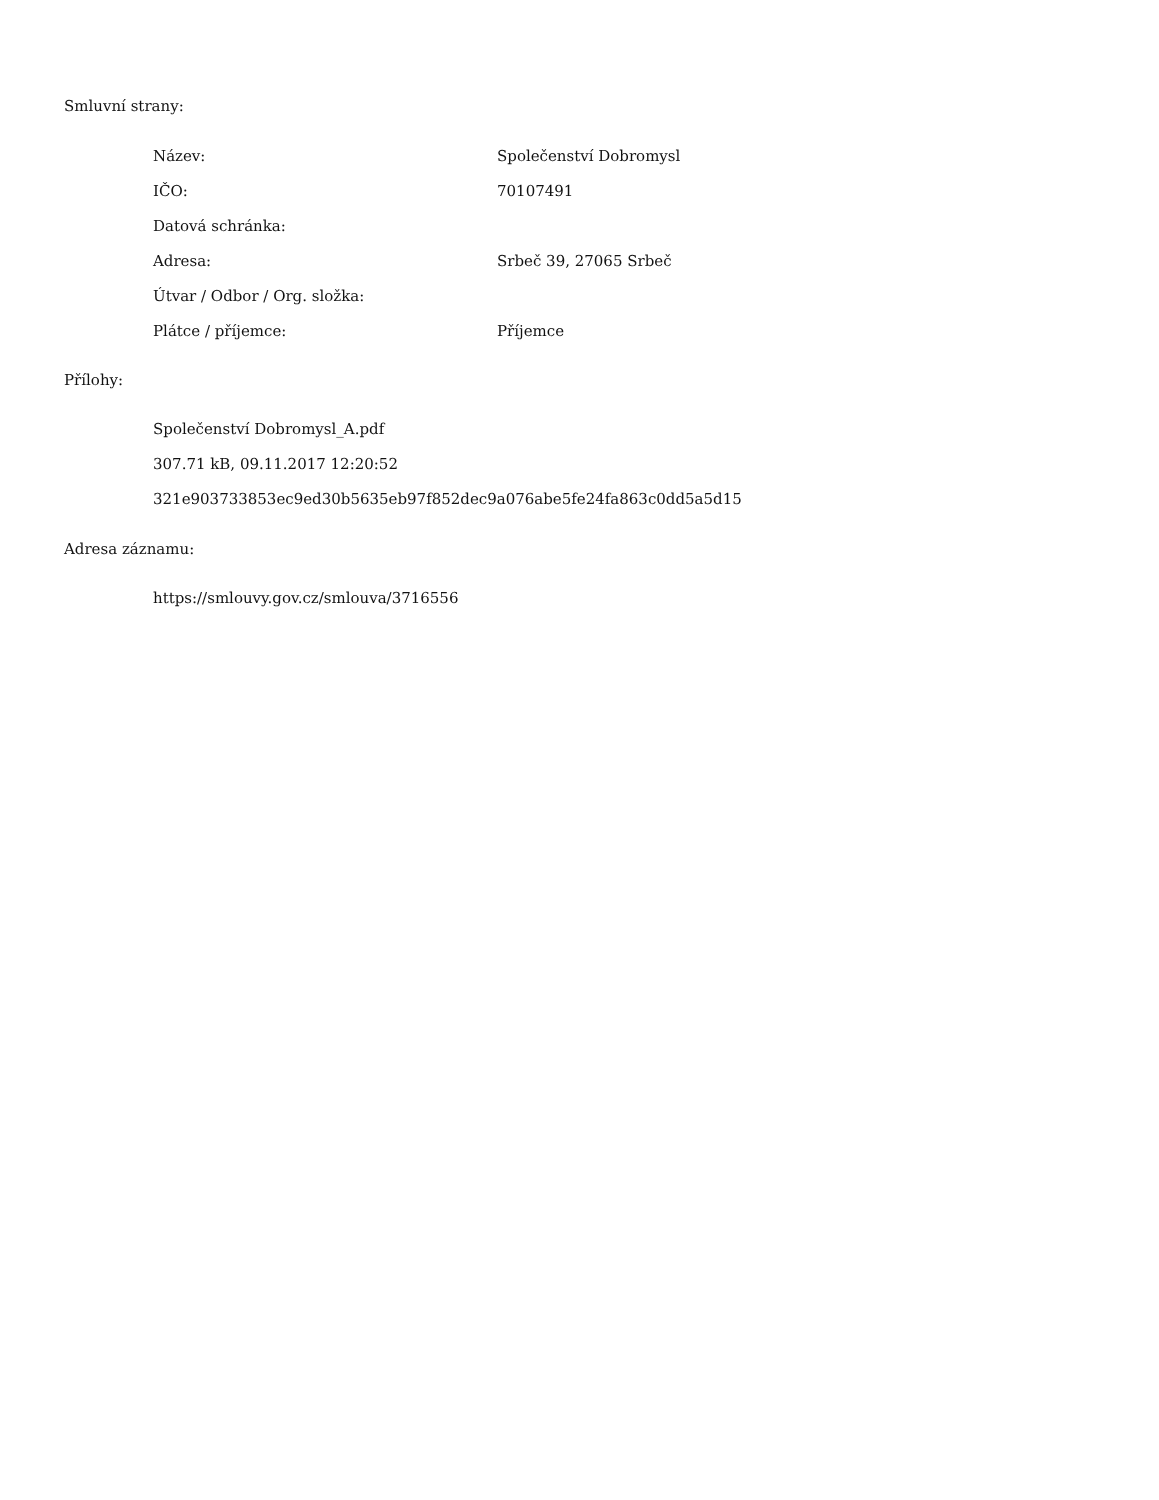Smluvní strany:
| Název: | Společenství Dobromysl |
| IČO: | 70107491 |
| Datová schránka: | |
| Adresa: | Srbeč 39, 27065 Srbeč |
| Útvar / Odbor / Org. složka: | |
| Plátce / příjemce: | Příjemce |
Přílohy:
Společenství Dobromysl_A.pdf
307.71 kB, 09.11.2017 12:20:52
321e903733853ec9ed30b5635eb97f852dec9a076abe5fe24fa863c0dd5a5d15
Adresa záznamu:
https://smlouvy.gov.cz/smlouva/3716556